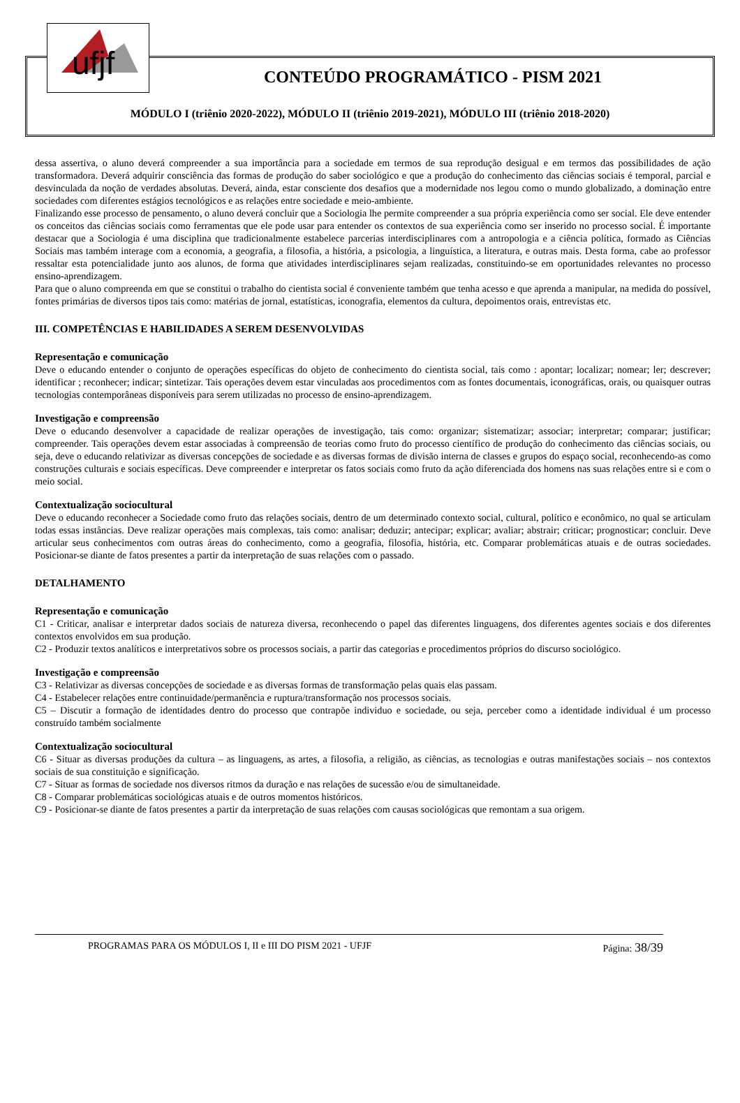ufjf
CONTEÚDO PROGRAMÁTICO - PISM 2021
MÓDULO I (triênio 2020-2022), MÓDULO II (triênio 2019-2021), MÓDULO III (triênio 2018-2020)
dessa assertiva, o aluno deverá compreender a sua importância para a sociedade em termos de sua reprodução desigual e em termos das possibilidades de ação transformadora. Deverá adquirir consciência das formas de produção do saber sociológico e que a produção do conhecimento das ciências sociais é temporal, parcial e desvinculada da noção de verdades absolutas. Deverá, ainda, estar consciente dos desafios que a modernidade nos legou como o mundo globalizado, a dominação entre sociedades com diferentes estágios tecnológicos e as relações entre sociedade e meio-ambiente.
Finalizando esse processo de pensamento, o aluno deverá concluir que a Sociologia lhe permite compreender a sua própria experiência como ser social. Ele deve entender os conceitos das ciências sociais como ferramentas que ele pode usar para entender os contextos de sua experiência como ser inserido no processo social. É importante destacar que a Sociologia é uma disciplina que tradicionalmente estabelece parcerias interdisciplinares com a antropologia e a ciência política, formado as Ciências Sociais mas também interage com a economia, a geografia, a filosofia, a história, a psicologia, a linguística, a literatura, e outras mais. Desta forma, cabe ao professor ressaltar esta potencialidade junto aos alunos, de forma que atividades interdisciplinares sejam realizadas, constituindo-se em oportunidades relevantes no processo ensino-aprendizagem.
Para que o aluno compreenda em que se constitui o trabalho do cientista social é conveniente também que tenha acesso e que aprenda a manipular, na medida do possível, fontes primárias de diversos tipos tais como: matérias de jornal, estatísticas, iconografia, elementos da cultura, depoimentos orais, entrevistas etc.
III. COMPETÊNCIAS E HABILIDADES A SEREM DESENVOLVIDAS
Representação e comunicação
Deve o educando entender o conjunto de operações específicas do objeto de conhecimento do cientista social, tais como : apontar; localizar; nomear; ler; descrever; identificar ; reconhecer; indicar; sintetizar. Tais operações devem estar vinculadas aos procedimentos com as fontes documentais, iconográficas, orais, ou quaisquer outras tecnologias contemporâneas disponíveis para serem utilizadas no processo de ensino-aprendizagem.
Investigação e compreensão
Deve o educando desenvolver a capacidade de realizar operações de investigação, tais como: organizar; sistematizar; associar; interpretar; comparar; justificar; compreender. Tais operações devem estar associadas à compreensão de teorias como fruto do processo científico de produção do conhecimento das ciências sociais, ou seja, deve o educando relativizar as diversas concepções de sociedade e as diversas formas de divisão interna de classes e grupos do espaço social, reconhecendo-as como construções culturais e sociais específicas. Deve compreender e interpretar os fatos sociais como fruto da ação diferenciada dos homens nas suas relações entre si e com o meio social.
Contextualização sociocultural
Deve o educando reconhecer a Sociedade como fruto das relações sociais, dentro de um determinado contexto social, cultural, político e econômico, no qual se articulam todas essas instâncias. Deve realizar operações mais complexas, tais como: analisar; deduzir; antecipar; explicar; avaliar; abstrair; criticar; prognosticar; concluir. Deve articular seus conhecimentos com outras áreas do conhecimento, como a geografia, filosofia, história, etc. Comparar problemáticas atuais e de outras sociedades. Posicionar-se diante de fatos presentes a partir da interpretação de suas relações com o passado.
DETALHAMENTO
Representação e comunicação
C1 - Criticar, analisar e interpretar dados sociais de natureza diversa, reconhecendo o papel das diferentes linguagens, dos diferentes agentes sociais e dos diferentes contextos envolvidos em sua produção.
C2 - Produzir textos analíticos e interpretativos sobre os processos sociais, a partir das categorias e procedimentos próprios do discurso sociológico.
Investigação e compreensão
C3 - Relativizar as diversas concepções de sociedade e as diversas formas de transformação pelas quais elas passam.
C4 - Estabelecer relações entre continuidade/permanência e ruptura/transformação nos processos sociais.
C5 – Discutir a formação de identidades dentro do processo que contrapõe individuo e sociedade, ou seja, perceber como a identidade individual é um processo construído também socialmente
Contextualização sociocultural
C6 - Situar as diversas produções da cultura – as linguagens, as artes, a filosofia, a religião, as ciências, as tecnologias e outras manifestações sociais – nos contextos sociais de sua constituição e significação.
C7 - Situar as formas de sociedade nos diversos ritmos da duração e nas relações de sucessão e/ou de simultaneidade.
C8 - Comparar problemáticas sociológicas atuais e de outros momentos históricos.
C9 - Posicionar-se diante de fatos presentes a partir da interpretação de suas relações com causas sociológicas que remontam a sua origem.
PROGRAMAS PARA OS MÓDULOS I, II e III DO PISM 2021 - UFJF Página: 38/39